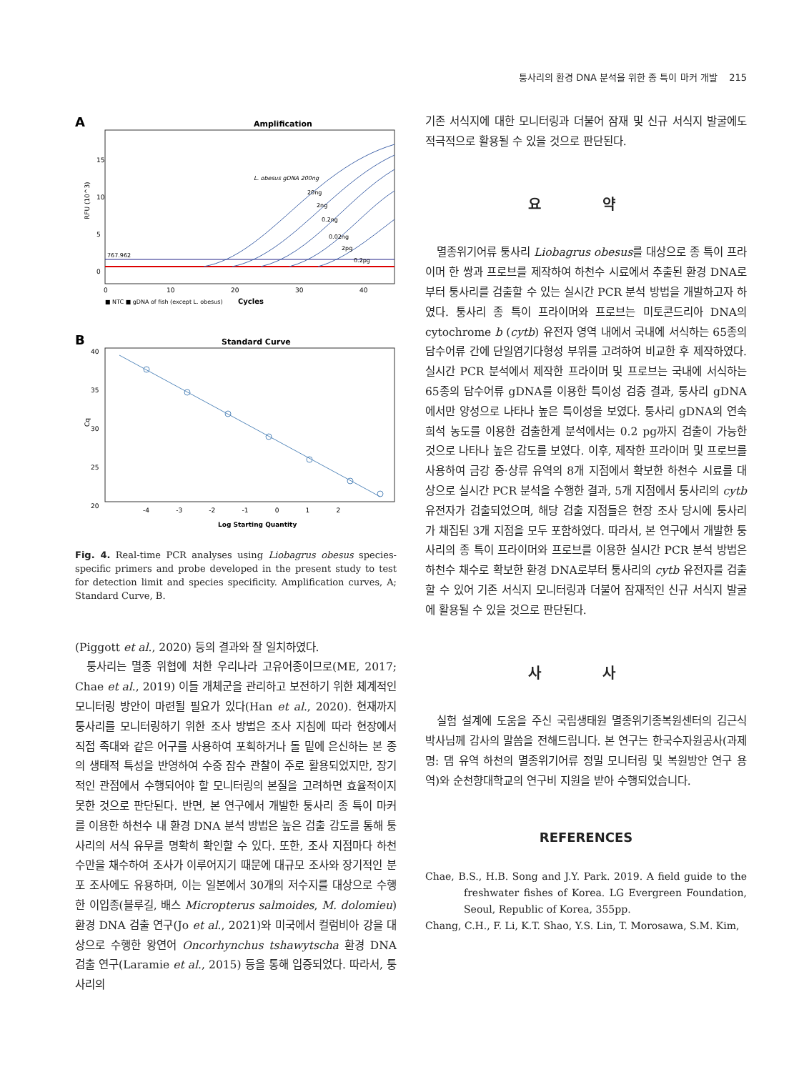퉁사리의 환경 DNA 분석을 위한 종 특이 마커 개발 215
A
Amplification
RFU (10^3)
15
10
5
0
L. obesus gDNA 200ng
20ng
2ng
0.2ng
0.02ng
2pg
0.2pg
767.962
0
10
20
30
40
■ NTC ■ gDNA of fish (except L. obesus)
Cycles
B
Standard Curve
Cq
40
35
30
25
20
-4 -3 -2 -1 0 1 2
Log Starting Quantity
Fig. 4. Real-time PCR analyses using Liobagrus obesus species-specific primers and probe developed in the present study to test for detection limit and species specificity. Amplification curves, A; Standard Curve, B.
(Piggott et al., 2020) 등의 결과와 잘 일치하였다.
퉁사리는 멸종 위협에 처한 우리나라 고유어종이므로(ME, 2017; Chae et al., 2019) 이들 개체군을 관리하고 보전하기 위한 체계적인 모니터링 방안이 마련될 필요가 있다(Han et al., 2020). 현재까지 퉁사리를 모니터링하기 위한 조사 방법은 조사 지침에 따라 현장에서 직접 족대와 같은 어구를 사용하여 포획하거나 돌 밑에 은신하는 본 종의 생태적 특성을 반영하여 수중 잠수 관찰이 주로 활용되었지만, 장기적인 관점에서 수행되어야 할 모니터링의 본질을 고려하면 효율적이지 못한 것으로 판단된다. 반면, 본 연구에서 개발한 퉁사리 종 특이 마커를 이용한 하천수 내 환경 DNA 분석 방법은 높은 검출 감도를 통해 퉁사리의 서식 유무를 명확히 확인할 수 있다. 또한, 조사 지점마다 하천수만을 채수하여 조사가 이루어지기 때문에 대규모 조사와 장기적인 분포 조사에도 유용하며, 이는 일본에서 30개의 저수지를 대상으로 수행한 이입종(블루길, 배스 Micropterus salmoides, M. dolomieu) 환경 DNA 검출 연구(Jo et al., 2021)와 미국에서 컬럼비아 강을 대상으로 수행한 왕연어 Oncorhynchus tshawytscha 환경 DNA 검출 연구(Laramie et al., 2015) 등을 통해 입증되었다. 따라서, 퉁사리의
기존 서식지에 대한 모니터링과 더불어 잠재 및 신규 서식지 발굴에도 적극적으로 활용될 수 있을 것으로 판단된다.
요 약
멸종위기어류 퉁사리 Liobagrus obesus를 대상으로 종 특이 프라이머 한 쌍과 프로브를 제작하여 하천수 시료에서 추출된 환경 DNA로부터 퉁사리를 검출할 수 있는 실시간 PCR 분석 방법을 개발하고자 하였다. 퉁사리 종 특이 프라이머와 프로브는 미토콘드리아 DNA의 cytochrome b (cytb) 유전자 영역 내에서 국내에 서식하는 65종의 담수어류 간에 단일염기다형성 부위를 고려하여 비교한 후 제작하였다. 실시간 PCR 분석에서 제작한 프라이머 및 프로브는 국내에 서식하는 65종의 담수어류 gDNA를 이용한 특이성 검증 결과, 퉁사리 gDNA에서만 양성으로 나타나 높은 특이성을 보였다. 퉁사리 gDNA의 연속 희석 농도를 이용한 검출한계 분석에서는 0.2 pg까지 검출이 가능한 것으로 나타나 높은 감도를 보였다. 이후, 제작한 프라이머 및 프로브를 사용하여 금강 중·상류 유역의 8개 지점에서 확보한 하천수 시료를 대상으로 실시간 PCR 분석을 수행한 결과, 5개 지점에서 퉁사리의 cytb 유전자가 검출되었으며, 해당 검출 지점들은 현장 조사 당시에 퉁사리가 채집된 3개 지점을 모두 포함하였다. 따라서, 본 연구에서 개발한 퉁사리의 종 특이 프라이머와 프로브를 이용한 실시간 PCR 분석 방법은 하천수 채수로 확보한 환경 DNA로부터 퉁사리의 cytb 유전자를 검출할 수 있어 기존 서식지 모니터링과 더불어 잠재적인 신규 서식지 발굴에 활용될 수 있을 것으로 판단된다.
사 사
실험 설계에 도움을 주신 국립생태원 멸종위기종복원센터의 김근식 박사님께 감사의 말씀을 전해드립니다. 본 연구는 한국수자원공사(과제명: 댐 유역 하천의 멸종위기어류 정밀 모니터링 및 복원방안 연구 용역)와 순천향대학교의 연구비 지원을 받아 수행되었습니다.
REFERENCES
Chae, B.S., H.B. Song and J.Y. Park. 2019. A field guide to the freshwater fishes of Korea. LG Evergreen Foundation, Seoul, Republic of Korea, 355pp.
Chang, C.H., F. Li, K.T. Shao, Y.S. Lin, T. Morosawa, S.M. Kim,